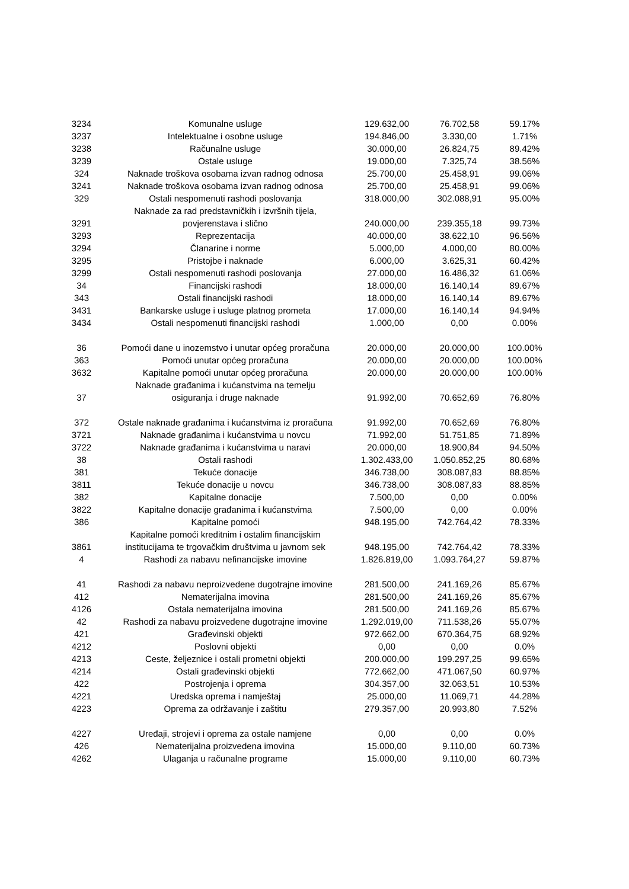| 3234 | Komunalne usluge | 129.632,00 | 76.702,58 | 59.17% |
| 3237 | Intelektualne i osobne usluge | 194.846,00 | 3.330,00 | 1.71% |
| 3238 | Računalne usluge | 30.000,00 | 26.824,75 | 89.42% |
| 3239 | Ostale usluge | 19.000,00 | 7.325,74 | 38.56% |
| 324 | Naknade troškova osobama izvan radnog odnosa | 25.700,00 | 25.458,91 | 99.06% |
| 3241 | Naknade troškova osobama izvan radnog odnosa | 25.700,00 | 25.458,91 | 99.06% |
| 329 | Ostali nespomenuti rashodi poslovanja | 318.000,00 | 302.088,91 | 95.00% |
| 3291 | Naknade za rad predstavničkih i izvršnih tijela, povjerenstava i slično | 240.000,00 | 239.355,18 | 99.73% |
| 3293 | Reprezentacija | 40.000,00 | 38.622,10 | 96.56% |
| 3294 | Članarine i norme | 5.000,00 | 4.000,00 | 80.00% |
| 3295 | Pristojbe i naknade | 6.000,00 | 3.625,31 | 60.42% |
| 3299 | Ostali nespomenuti rashodi poslovanja | 27.000,00 | 16.486,32 | 61.06% |
| 34 | Financijski rashodi | 18.000,00 | 16.140,14 | 89.67% |
| 343 | Ostali financijski rashodi | 18.000,00 | 16.140,14 | 89.67% |
| 3431 | Bankarske usluge i usluge platnog prometa | 17.000,00 | 16.140,14 | 94.94% |
| 3434 | Ostali nespomenuti financijski rashodi | 1.000,00 | 0,00 | 0.00% |
| 36 | Pomoći dane u inozemstvo i unutar općeg proračuna | 20.000,00 | 20.000,00 | 100.00% |
| 363 | Pomoći unutar općeg proračuna | 20.000,00 | 20.000,00 | 100.00% |
| 3632 | Kapitalne pomoći unutar općeg proračuna | 20.000,00 | 20.000,00 | 100.00% |
| 37 | Naknade građanima i kućanstvima na temelju osiguranja i druge naknade | 91.992,00 | 70.652,69 | 76.80% |
| 372 | Ostale naknade građanima i kućanstvima iz proračuna | 91.992,00 | 70.652,69 | 76.80% |
| 3721 | Naknade građanima i kućanstvima u novcu | 71.992,00 | 51.751,85 | 71.89% |
| 3722 | Naknade građanima i kućanstvima u naravi | 20.000,00 | 18.900,84 | 94.50% |
| 38 | Ostali rashodi | 1.302.433,00 | 1.050.852,25 | 80.68% |
| 381 | Tekuće donacije | 346.738,00 | 308.087,83 | 88.85% |
| 3811 | Tekuće donacije u novcu | 346.738,00 | 308.087,83 | 88.85% |
| 382 | Kapitalne donacije | 7.500,00 | 0,00 | 0.00% |
| 3822 | Kapitalne donacije građanima i kućanstvima | 7.500,00 | 0,00 | 0.00% |
| 386 | Kapitalne pomoći | 948.195,00 | 742.764,42 | 78.33% |
| 3861 | Kapitalne pomoći kreditnim i ostalim financijskim institucijama te trgovačkim društvima u javnom sek | 948.195,00 | 742.764,42 | 78.33% |
| 4 | Rashodi za nabavu nefinancijske imovine | 1.826.819,00 | 1.093.764,27 | 59.87% |
| 41 | Rashodi za nabavu neproizvedene dugotrajne imovine | 281.500,00 | 241.169,26 | 85.67% |
| 412 | Nematerijalna imovina | 281.500,00 | 241.169,26 | 85.67% |
| 4126 | Ostala nematerijalna imovina | 281.500,00 | 241.169,26 | 85.67% |
| 42 | Rashodi za nabavu proizvedene dugotrajne imovine | 1.292.019,00 | 711.538,26 | 55.07% |
| 421 | Građevinski objekti | 972.662,00 | 670.364,75 | 68.92% |
| 4212 | Poslovni objekti | 0,00 | 0,00 | 0.0% |
| 4213 | Ceste, željeznice i ostali prometni objekti | 200.000,00 | 199.297,25 | 99.65% |
| 4214 | Ostali građevinski objekti | 772.662,00 | 471.067,50 | 60.97% |
| 422 | Postrojenja i oprema | 304.357,00 | 32.063,51 | 10.53% |
| 4221 | Uredska oprema i namještaj | 25.000,00 | 11.069,71 | 44.28% |
| 4223 | Oprema za održavanje i zaštitu | 279.357,00 | 20.993,80 | 7.52% |
| 4227 | Uređaji, strojevi i oprema za ostale namjene | 0,00 | 0,00 | 0.0% |
| 426 | Nematerijalna proizvedena imovina | 15.000,00 | 9.110,00 | 60.73% |
| 4262 | Ulaganja u računalne programe | 15.000,00 | 9.110,00 | 60.73% |